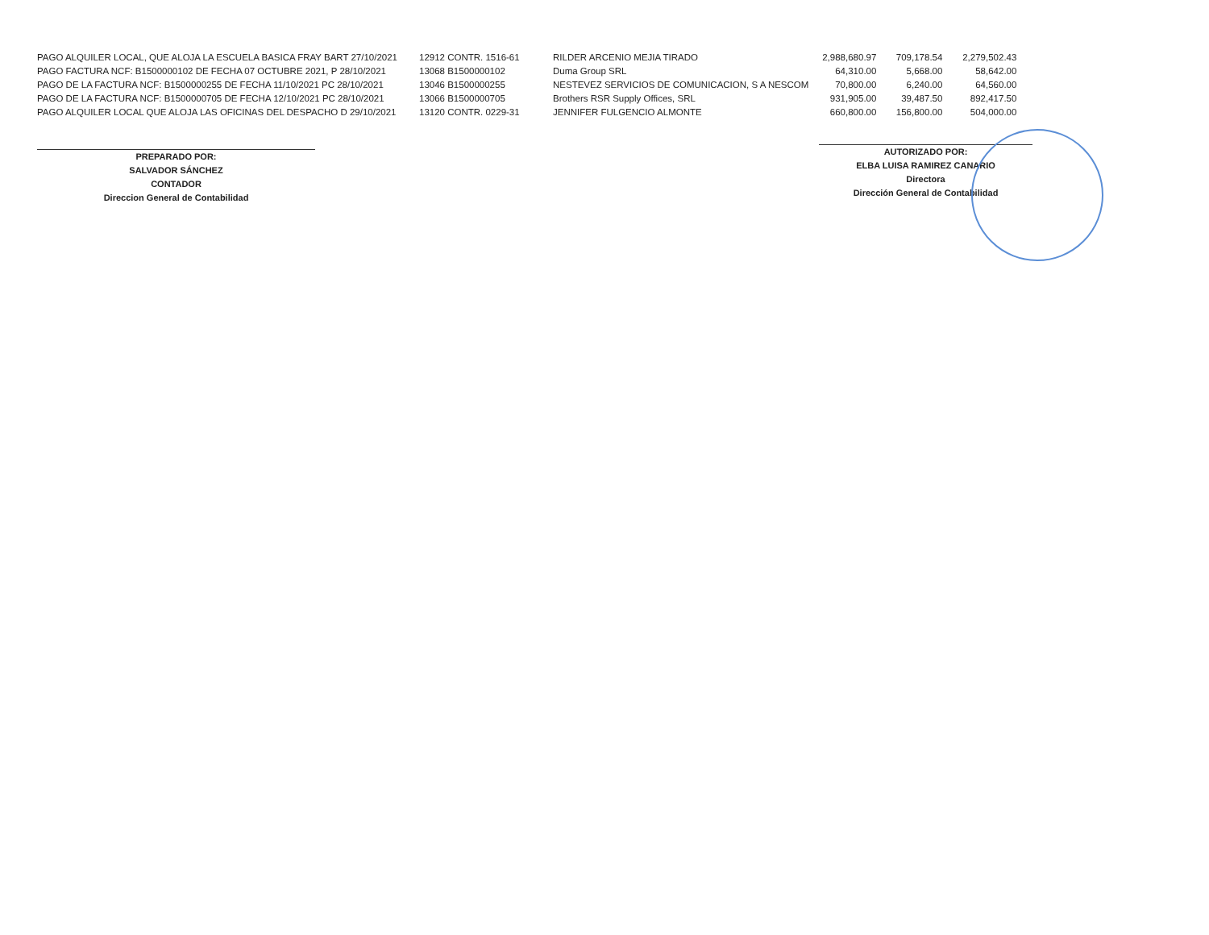| PAGO ALQUILER LOCAL, QUE ALOJA LA ESCUELA BASICA FRAY BART 27/10/2021 | 12912 CONTR. 1516-61 | RILDER ARCENIO MEJIA TIRADO | 2,988,680.97 | 709,178.54 | 2,279,502.43 |
| PAGO FACTURA NCF: B1500000102 DE FECHA 07 OCTUBRE 2021, P 28/10/2021 | 13068 B1500000102 | Duma Group SRL | 64,310.00 | 5,668.00 | 58,642.00 |
| PAGO DE LA FACTURA NCF: B1500000255 DE FECHA 11/10/2021 PC 28/10/2021 | 13046 B1500000255 | NESTEVEZ SERVICIOS DE COMUNICACION, S A NESCOM | 70,800.00 | 6,240.00 | 64,560.00 |
| PAGO DE LA FACTURA NCF: B1500000705 DE FECHA 12/10/2021 PC 28/10/2021 | 13066 B1500000705 | Brothers RSR Supply Offices, SRL | 931,905.00 | 39,487.50 | 892,417.50 |
| PAGO ALQUILER LOCAL QUE ALOJA LAS OFICINAS DEL DESPACHO D 29/10/2021 | 13120 CONTR. 0229-31 | JENNIFER FULGENCIO ALMONTE | 660,800.00 | 156,800.00 | 504,000.00 |
PREPARADO POR:
SALVADOR SÁNCHEZ
CONTADOR
Direccion General de Contabilidad
AUTORIZADO POR:
ELBA LUISA RAMIREZ CANARIO
Directora
Dirección General de Contabilidad